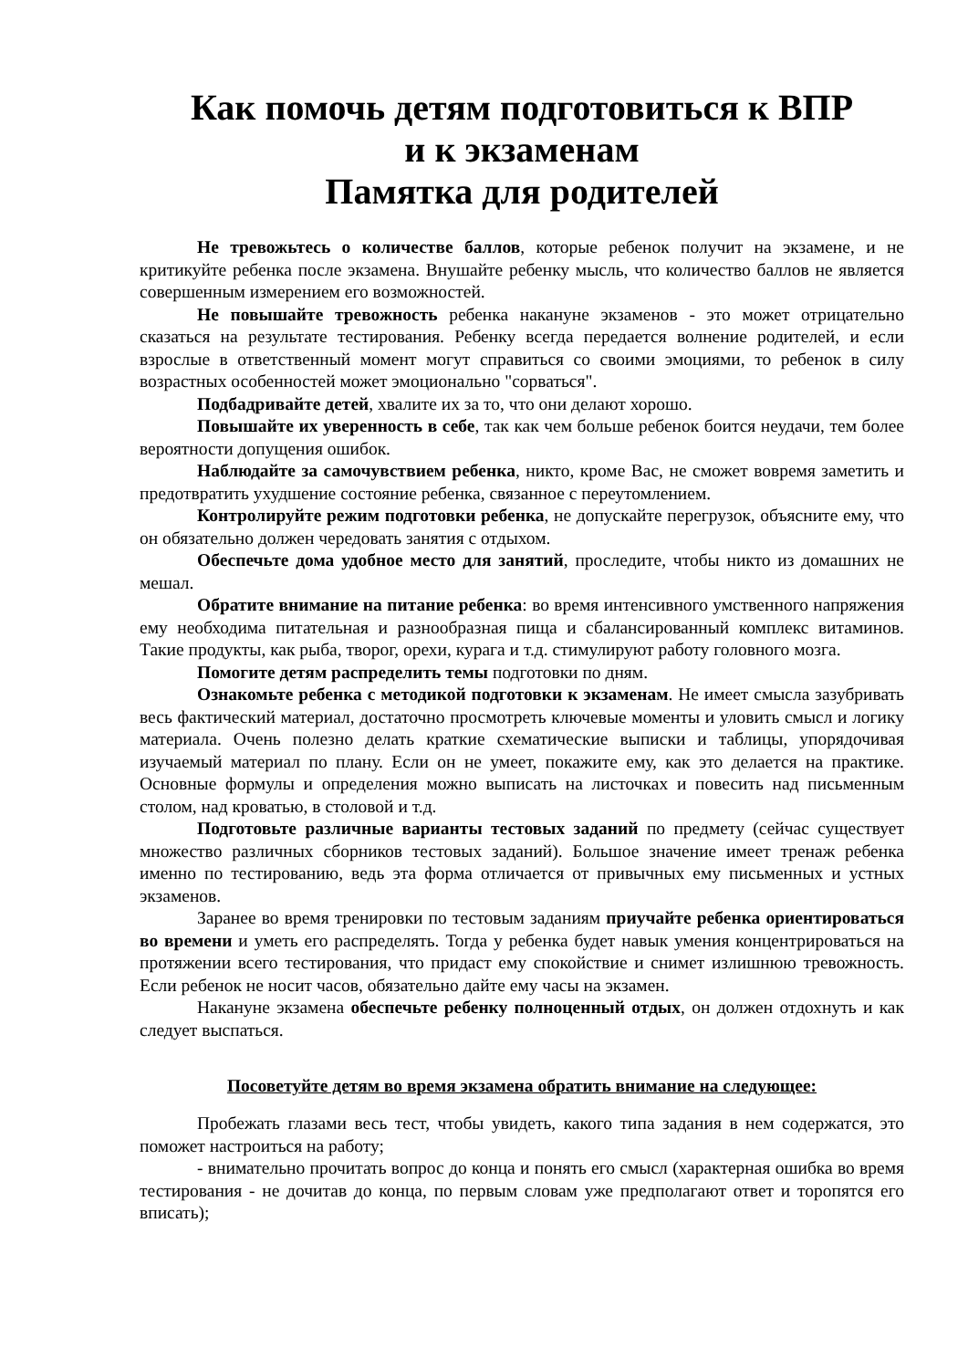Как помочь детям подготовиться к ВПР
и к экзаменам
Памятка для родителей
Не тревожьтесь о количестве баллов, которые ребенок получит на экзамене, и не критикуйте ребенка после экзамена. Внушайте ребенку мысль, что количество баллов не является совершенным измерением его возможностей.
Не повышайте тревожность ребенка накануне экзаменов - это может отрицательно сказаться на результате тестирования. Ребенку всегда передается волнение родителей, и если взрослые в ответственный момент могут справиться со своими эмоциями, то ребенок в силу возрастных особенностей может эмоционально "сорваться".
Подбадривайте детей, хвалите их за то, что они делают хорошо.
Повышайте их уверенность в себе, так как чем больше ребенок боится неудачи, тем более вероятности допущения ошибок.
Наблюдайте за самочувствием ребенка, никто, кроме Вас, не сможет вовремя заметить и предотвратить ухудшение состояние ребенка, связанное с переутомлением.
Контролируйте режим подготовки ребенка, не допускайте перегрузок, объясните ему, что он обязательно должен чередовать занятия с отдыхом.
Обеспечьте дома удобное место для занятий, проследите, чтобы никто из домашних не мешал.
Обратите внимание на питание ребенка: во время интенсивного умственного напряжения ему необходима питательная и разнообразная пища и сбалансированный комплекс витаминов. Такие продукты, как рыба, творог, орехи, курага и т.д. стимулируют работу головного мозга.
Помогите детям распределить темы подготовки по дням.
Ознакомьте ребенка с методикой подготовки к экзаменам. Не имеет смысла зазубривать весь фактический материал, достаточно просмотреть ключевые моменты и уловить смысл и логику материала. Очень полезно делать краткие схематические выписки и таблицы, упорядочивая изучаемый материал по плану. Если он не умеет, покажите ему, как это делается на практике. Основные формулы и определения можно выписать на листочках и повесить над письменным столом, над кроватью, в столовой и т.д.
Подготовьте различные варианты тестовых заданий по предмету (сейчас существует множество различных сборников тестовых заданий). Большое значение имеет тренаж ребенка именно по тестированию, ведь эта форма отличается от привычных ему письменных и устных экзаменов.
Заранее во время тренировки по тестовым заданиям приучайте ребенка ориентироваться во времени и уметь его распределять. Тогда у ребенка будет навык умения концентрироваться на протяжении всего тестирования, что придаст ему спокойствие и снимет излишнюю тревожность. Если ребенок не носит часов, обязательно дайте ему часы на экзамен.
Накануне экзамена обеспечьте ребенку полноценный отдых, он должен отдохнуть и как следует выспаться.
Посоветуйте детям во время экзамена обратить внимание на следующее:
Пробежать глазами весь тест, чтобы увидеть, какого типа задания в нем содержатся, это поможет настроиться на работу;
- внимательно прочитать вопрос до конца и понять его смысл (характерная ошибка во время тестирования - не дочитав до конца, по первым словам уже предполагают ответ и торопятся его вписать);